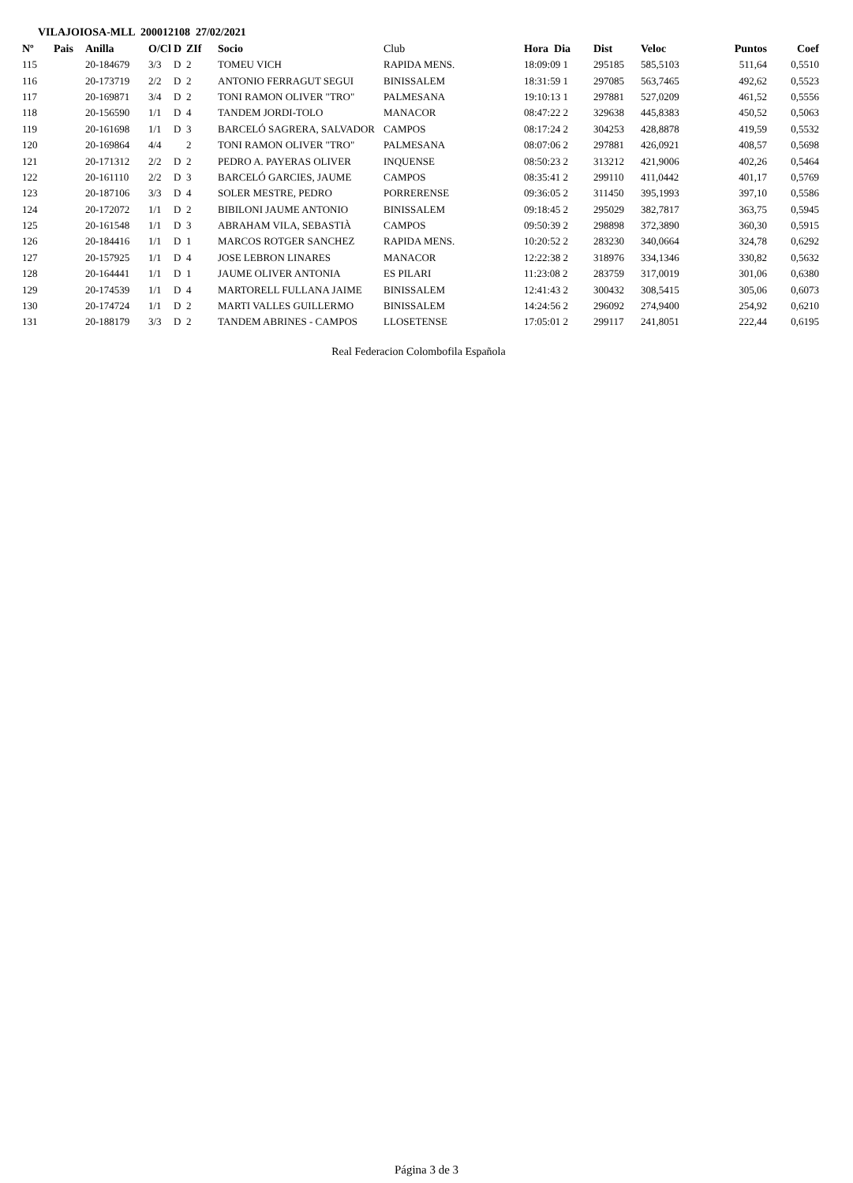VILAJOIOSA-MLL 200012108 27/02/2021
| Nº | Pais | Anilla | O/Cl | D | ZIf | Socio | Club | Hora Dia | Dist | Veloc | Puntos | Coef |
| --- | --- | --- | --- | --- | --- | --- | --- | --- | --- | --- | --- | --- |
| 115 | | 20-184679 | 3/3 | D | 2 | TOMEU VICH | RAPIDA MENS. | 18:09:09 1 | 295185 | 585,5103 | 511,64 | 0,5510 |
| 116 | | 20-173719 | 2/2 | D | 2 | ANTONIO FERRAGUT SEGUI | BINISSALEM | 18:31:59 1 | 297085 | 563,7465 | 492,62 | 0,5523 |
| 117 | | 20-169871 | 3/4 | D | 2 | TONI RAMON OLIVER "TRO" | PALMESANA | 19:10:13 1 | 297881 | 527,0209 | 461,52 | 0,5556 |
| 118 | | 20-156590 | 1/1 | D | 4 | TANDEM JORDI-TOLO | MANACOR | 08:47:22 2 | 329638 | 445,8383 | 450,52 | 0,5063 |
| 119 | | 20-161698 | 1/1 | D | 3 | BARCELÓ SAGRERA, SALVADOR | CAMPOS | 08:17:24 2 | 304253 | 428,8878 | 419,59 | 0,5532 |
| 120 | | 20-169864 | 4/4 | | 2 | TONI RAMON OLIVER "TRO" | PALMESANA | 08:07:06 2 | 297881 | 426,0921 | 408,57 | 0,5698 |
| 121 | | 20-171312 | 2/2 | D | 2 | PEDRO A. PAYERAS OLIVER | INQUENSE | 08:50:23 2 | 313212 | 421,9006 | 402,26 | 0,5464 |
| 122 | | 20-161110 | 2/2 | D | 3 | BARCELÓ GARCIES, JAUME | CAMPOS | 08:35:41 2 | 299110 | 411,0442 | 401,17 | 0,5769 |
| 123 | | 20-187106 | 3/3 | D | 4 | SOLER MESTRE, PEDRO | PORRERENSE | 09:36:05 2 | 311450 | 395,1993 | 397,10 | 0,5586 |
| 124 | | 20-172072 | 1/1 | D | 2 | BIBILONI JAUME ANTONIO | BINISSALEM | 09:18:45 2 | 295029 | 382,7817 | 363,75 | 0,5945 |
| 125 | | 20-161548 | 1/1 | D | 3 | ABRAHAM VILA, SEBASTIÀ | CAMPOS | 09:50:39 2 | 298898 | 372,3890 | 360,30 | 0,5915 |
| 126 | | 20-184416 | 1/1 | D | 1 | MARCOS ROTGER SANCHEZ | RAPIDA MENS. | 10:20:52 2 | 283230 | 340,0664 | 324,78 | 0,6292 |
| 127 | | 20-157925 | 1/1 | D | 4 | JOSE LEBRON LINARES | MANACOR | 12:22:38 2 | 318976 | 334,1346 | 330,82 | 0,5632 |
| 128 | | 20-164441 | 1/1 | D | 1 | JAUME OLIVER ANTONIA | ES PILARI | 11:23:08 2 | 283759 | 317,0019 | 301,06 | 0,6380 |
| 129 | | 20-174539 | 1/1 | D | 4 | MARTORELL FULLANA JAIME | BINISSALEM | 12:41:43 2 | 300432 | 308,5415 | 305,06 | 0,6073 |
| 130 | | 20-174724 | 1/1 | D | 2 | MARTI VALLES GUILLERMO | BINISSALEM | 14:24:56 2 | 296092 | 274,9400 | 254,92 | 0,6210 |
| 131 | | 20-188179 | 3/3 | D | 2 | TANDEM ABRINES - CAMPOS | LLOSETENSE | 17:05:01 2 | 299117 | 241,8051 | 222,44 | 0,6195 |
Real Federacion Colombofila Española
Página 3 de 3